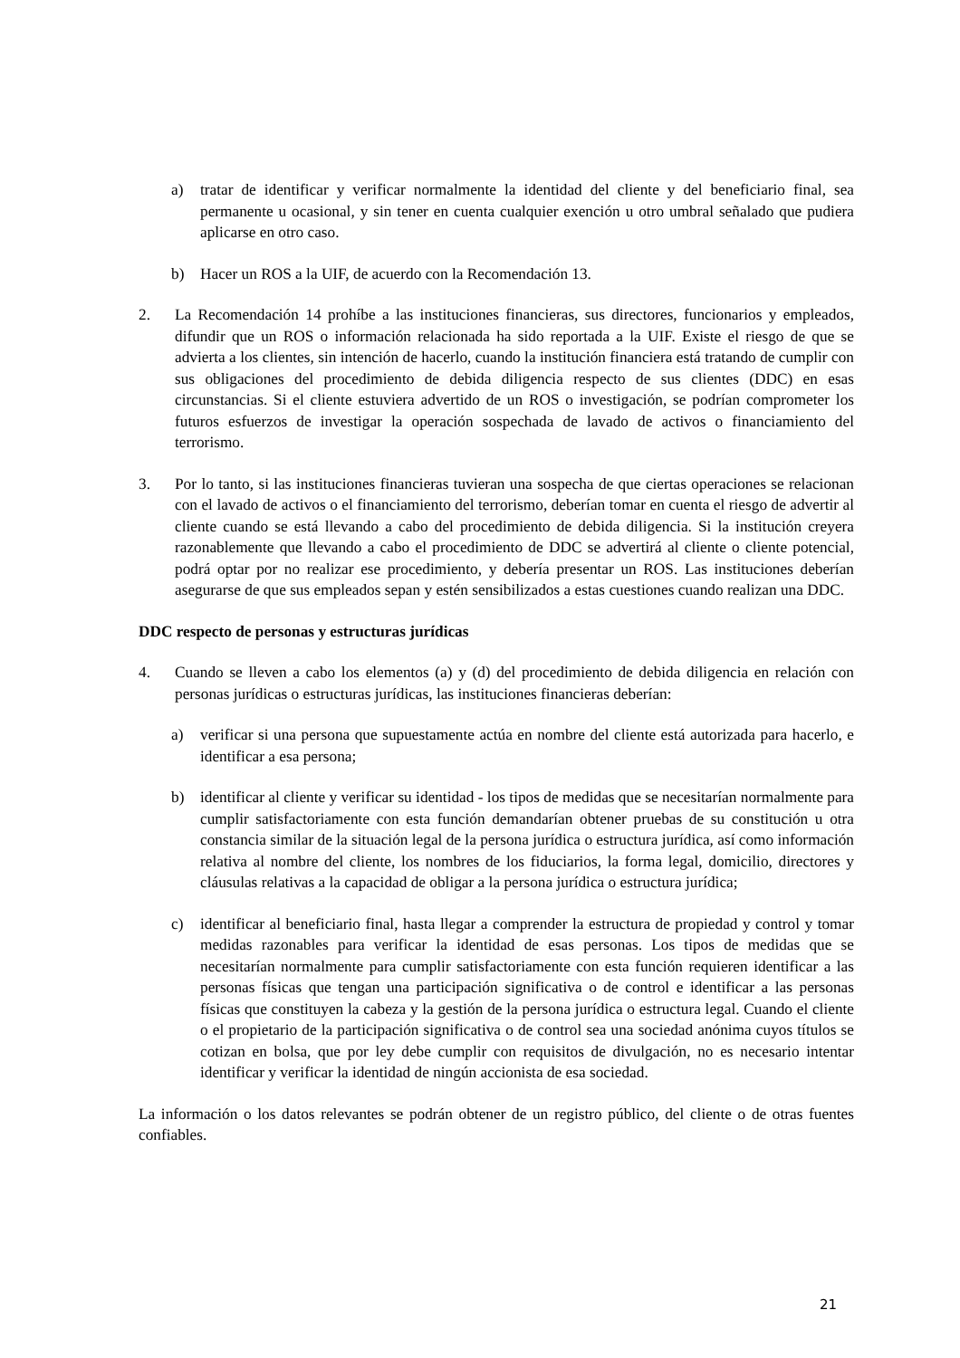a) tratar de identificar y verificar normalmente la identidad del cliente y del beneficiario final, sea permanente u ocasional, y sin tener en cuenta cualquier exención u otro umbral señalado que pudiera aplicarse en otro caso.
b) Hacer un ROS a la UIF, de acuerdo con la Recomendación 13.
2. La Recomendación 14 prohíbe a las instituciones financieras, sus directores, funcionarios y empleados, difundir que un ROS o información relacionada ha sido reportada a la UIF. Existe el riesgo de que se advierta a los clientes, sin intención de hacerlo, cuando la institución financiera está tratando de cumplir con sus obligaciones del procedimiento de debida diligencia respecto de sus clientes (DDC) en esas circunstancias. Si el cliente estuviera advertido de un ROS o investigación, se podrían comprometer los futuros esfuerzos de investigar la operación sospechada de lavado de activos o financiamiento del terrorismo.
3. Por lo tanto, si las instituciones financieras tuvieran una sospecha de que ciertas operaciones se relacionan con el lavado de activos o el financiamiento del terrorismo, deberían tomar en cuenta el riesgo de advertir al cliente cuando se está llevando a cabo del procedimiento de debida diligencia. Si la institución creyera razonablemente que llevando a cabo el procedimiento de DDC se advertirá al cliente o cliente potencial, podrá optar por no realizar ese procedimiento, y debería presentar un ROS. Las instituciones deberían asegurarse de que sus empleados sepan y estén sensibilizados a estas cuestiones cuando realizan una DDC.
DDC respecto de personas y estructuras jurídicas
4. Cuando se lleven a cabo los elementos (a) y (d) del procedimiento de debida diligencia en relación con personas jurídicas o estructuras jurídicas, las instituciones financieras deberían:
a) verificar si una persona que supuestamente actúa en nombre del cliente está autorizada para hacerlo, e identificar a esa persona;
b) identificar al cliente y verificar su identidad - los tipos de medidas que se necesitarían normalmente para cumplir satisfactoriamente con esta función demandarían obtener pruebas de su constitución u otra constancia similar de la situación legal de la persona jurídica o estructura jurídica, así como información relativa al nombre del cliente, los nombres de los fiduciarios, la forma legal, domicilio, directores y cláusulas relativas a la capacidad de obligar a la persona jurídica o estructura jurídica;
c) identificar al beneficiario final, hasta llegar a comprender la estructura de propiedad y control y tomar medidas razonables para verificar la identidad de esas personas. Los tipos de medidas que se necesitarían normalmente para cumplir satisfactoriamente con esta función requieren identificar a las personas físicas que tengan una participación significativa o de control e identificar a las personas físicas que constituyen la cabeza y la gestión de la persona jurídica o estructura legal. Cuando el cliente o el propietario de la participación significativa o de control sea una sociedad anónima cuyos títulos se cotizan en bolsa, que por ley debe cumplir con requisitos de divulgación, no es necesario intentar identificar y verificar la identidad de ningún accionista de esa sociedad.
La información o los datos relevantes se podrán obtener de un registro público, del cliente o de otras fuentes confiables.
21